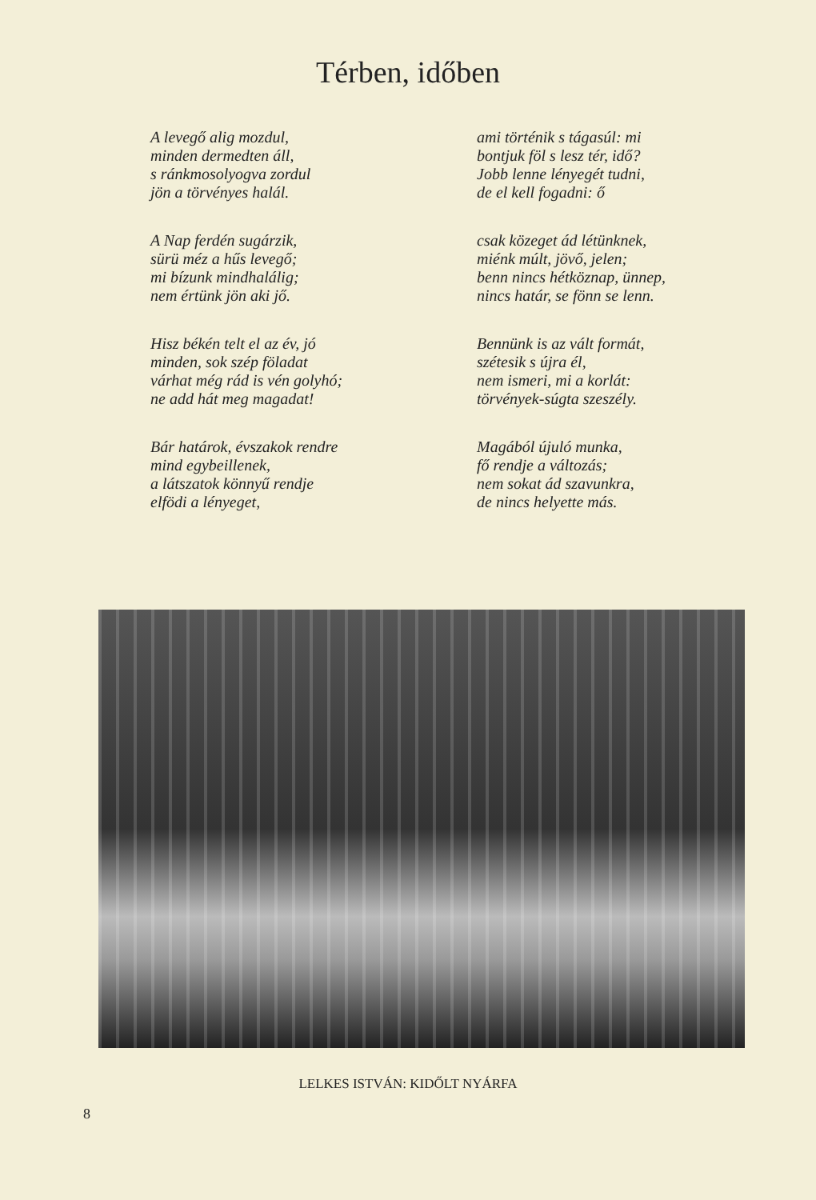Térben, időben
A levegő alig mozdul,
minden dermedten áll,
s ránkmosolyogva zordul
jön a törvényes halál.
A Nap ferdén sugárzik,
sürü méz a hűs levegő;
mi bízunk mindhalálig;
nem értünk jön aki jő.
Hisz békén telt el az év, jó
minden, sok szép föladat
várhat még rád is vén golyhó;
ne add hát meg magadat!
Bár határok, évszakok rendre
mind egybeillenek,
a látszatok könnyű rendje
elfödi a lényeget,
ami történik s tágasúl: mi
bontjuk föl s lesz tér, idő?
Jobb lenne lényegét tudni,
de el kell fogadni: ő
csak közeget ád létünknek,
miénk múlt, jövő, jelen;
benn nincs hétköznap, ünnep,
nincs határ, se fönn se lenn.
Bennünk is az vált formát,
szétesik s újra él,
nem ismeri, mi a korlát:
törvények-súgta szeszély.
Magából újuló munka,
fő rendje a változás;
nem sokat ád szavunkra,
de nincs helyette más.
LELKES ISTVÁN: KIDŐLT NYÁRFA
8